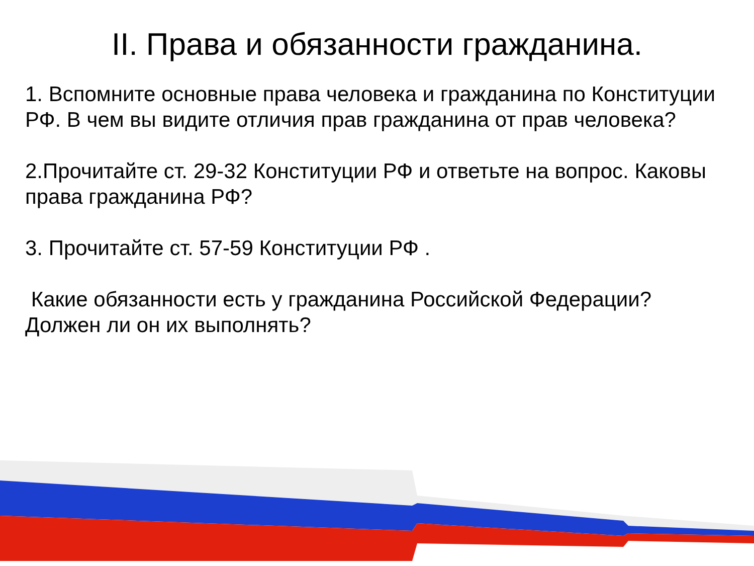II. Права и обязанности гражданина.
1. Вспомните основные права человека и гражданина по Конституции РФ. В чем вы видите отличия прав гражданина от прав человека?
2.Прочитайте ст. 29-32 Конституции РФ и ответьте на вопрос. Каковы права гражданина РФ?
3. Прочитайте ст. 57-59 Конституции РФ .
Какие обязанности есть у гражданина Российской Федерации? Должен ли он их выполнять?